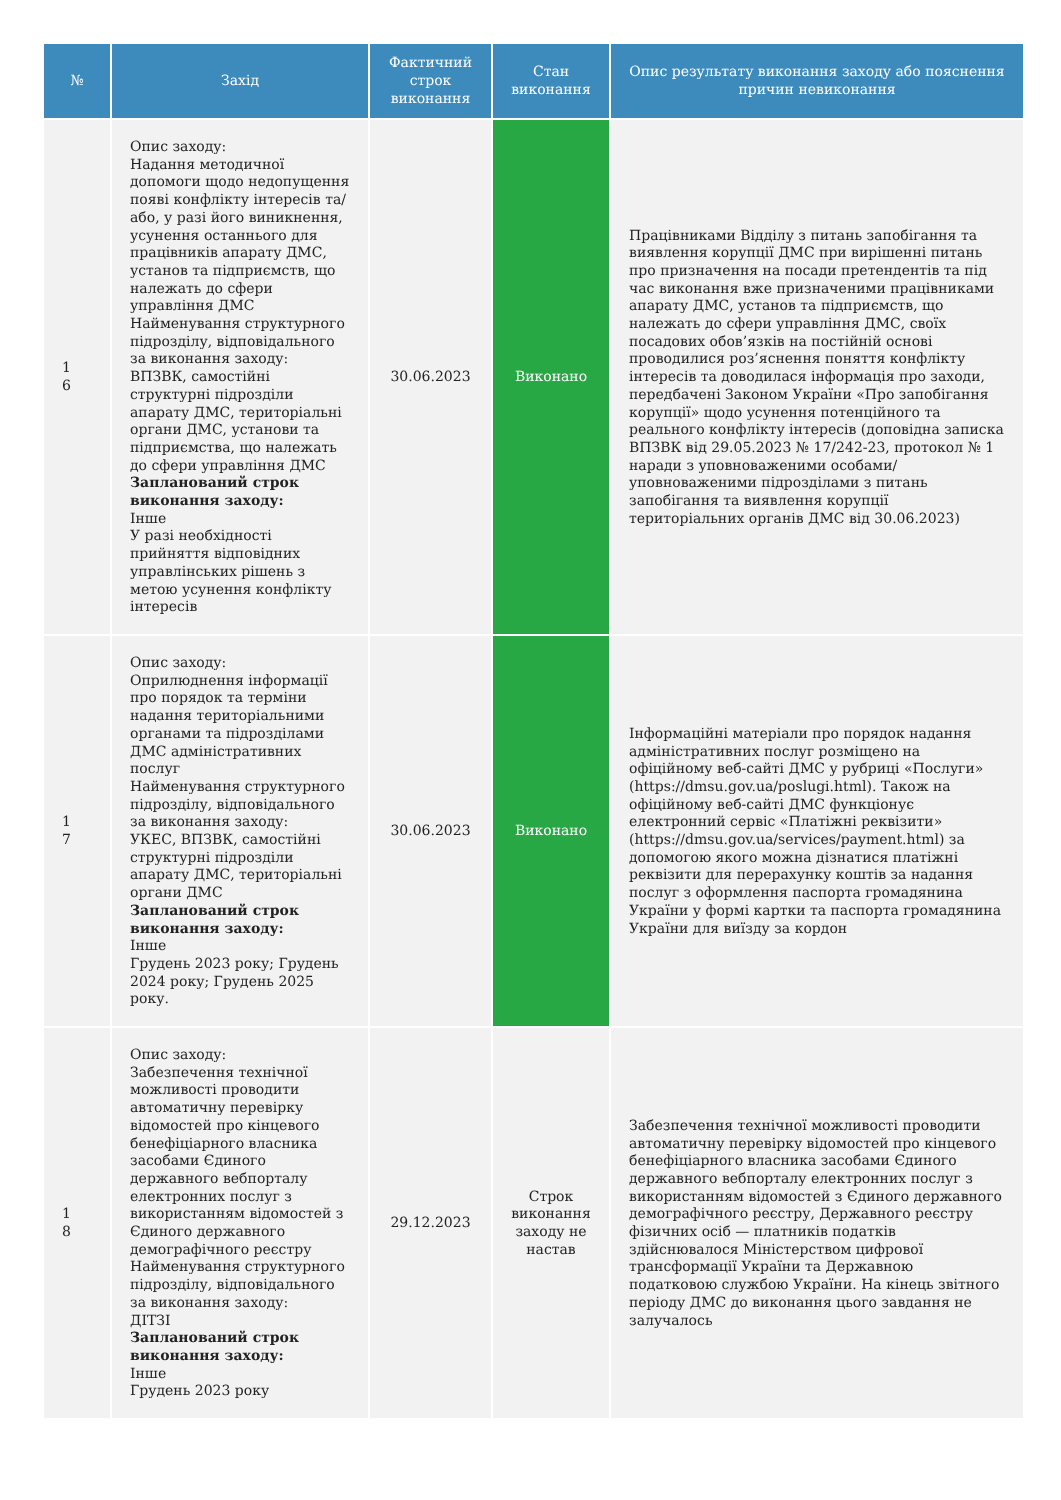| № | Захід | Фактичний строк виконання | Стан виконання | Опис результату виконання заходу або пояснення причин невиконання |
| --- | --- | --- | --- | --- |
| 1 6 | Опис заходу: Надання методичної допомоги щодо недопущення появі конфлікту інтересів та/або, у разі його виникнення, усунення останнього для працівників апарату ДМС, установ та підприємств, що належать до сфери управління ДМС Найменування структурного підрозділу, відповідального за виконання заходу: ВПЗВК, самостійні структурні підрозділи апарату ДМС, територіальні органи ДМС, установи та підприємства, що належать до сфери управління ДМС Запланований строк виконання заходу: Інше У разі необхідності прийняття відповідних управлінських рішень з метою усунення конфлікту інтересів | 30.06.2023 | Виконано | Працівниками Відділу з питань запобігання та виявлення корупції ДМС при вирішенні питань про призначення на посади претендентів та під час виконання вже призначеними працівниками апарату ДМС, установ та підприємств, що належать до сфери управління ДМС, своїх посадових обов’язків на постійній основі проводилися роз’яснення поняття конфлікту інтересів та доводилася інформація про заходи, передбачені Законом України «Про запобігання корупції» щодо усунення потенційного та реального конфлікту інтересів (доповідна записка ВПЗВК від 29.05.2023 № 17/242-23, протокол № 1 наради з уповноваженими особами/ уповноваженими підрозділами з питань запобігання та виявлення корупції територіальних органів ДМС від 30.06.2023) |
| 1 7 | Опис заходу: Оприлюднення інформації про порядок та терміни надання територіальними органами та підрозділами ДМС адміністративних послуг Найменування структурного підрозділу, відповідального за виконання заходу: УКЕС, ВПЗВК, самостійні структурні підрозділи апарату ДМС, територіальні органи ДМС Запланований строк виконання заходу: Інше Грудень 2023 року; Грудень 2024 року; Грудень 2025 року. | 30.06.2023 | Виконано | Інформаційні матеріали про порядок надання адміністративних послуг розміщено на офіційному веб-сайті ДМС у рубриці «Послуги» (https://dmsu.gov.ua/poslugi.html). Також на офіційному веб-сайті ДМС функціонує електронний сервіс «Платіжні реквізити» (https://dmsu.gov.ua/services/payment.html) за допомогою якого можна дізнатися платіжні реквізити для перерахунку коштів за надання послуг з оформлення паспорта громадянина України у формі картки та паспорта громадянина України для виїзду за кордон |
| 1 8 | Опис заходу: Забезпечення технічної можливості проводити автоматичну перевірку відомостей про кінцевого бенефіціарного власника засобами Єдиного державного вебпорталу електронних послуг з використанням відомостей з Єдиного державного демографічного реєстру Найменування структурного підрозділу, відповідального за виконання заходу: ДІТЗІ Запланований строк виконання заходу: Інше Грудень 2023 року | 29.12.2023 | Строк виконання заходу не настав | Забезпечення технічної можливості проводити автоматичну перевірку відомостей про кінцевого бенефіціарного власника засобами Єдиного державного вебпорталу електронних послуг з використанням відомостей з Єдиного державного демографічного реєстру, Державного реєстру фізичних осіб — платників податків здійснювалося Міністерством цифрової трансформації України та Державною податковою службою України. На кінець звітного періоду ДМС до виконання цього завдання не залучалось |